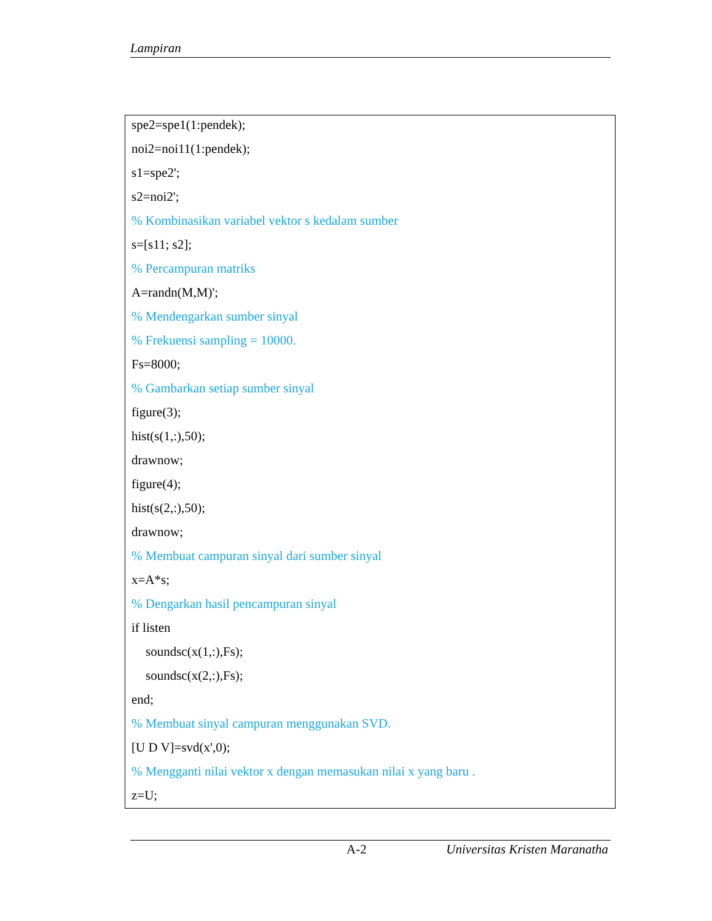Lampiran
spe2=spe1(1:pendek);
noi2=noi11(1:pendek);
s1=spe2';
s2=noi2';
% Kombinasikan variabel vektor s kedalam sumber
s=[s11; s2];
% Percampuran matriks
A=randn(M,M)';
% Mendengarkan sumber sinyal
% Frekuensi sampling = 10000.
Fs=8000;
% Gambarkan setiap sumber sinyal
figure(3);
hist(s(1,:),50);
drawnow;
figure(4);
hist(s(2,:),50);
drawnow;
% Membuat campuran sinyal dari sumber sinyal
x=A*s;
% Dengarkan hasil pencampuran sinyal
if listen
soundsc(x(1,:),Fs);
soundsc(x(2,:),Fs);
end;
% Membuat sinyal campuran menggunakan SVD.
[U D V]=svd(x',0);
% Mengganti nilai vektor x dengan memasukan nilai x yang baru .
z=U;
A-2 Universitas Kristen Maranatha